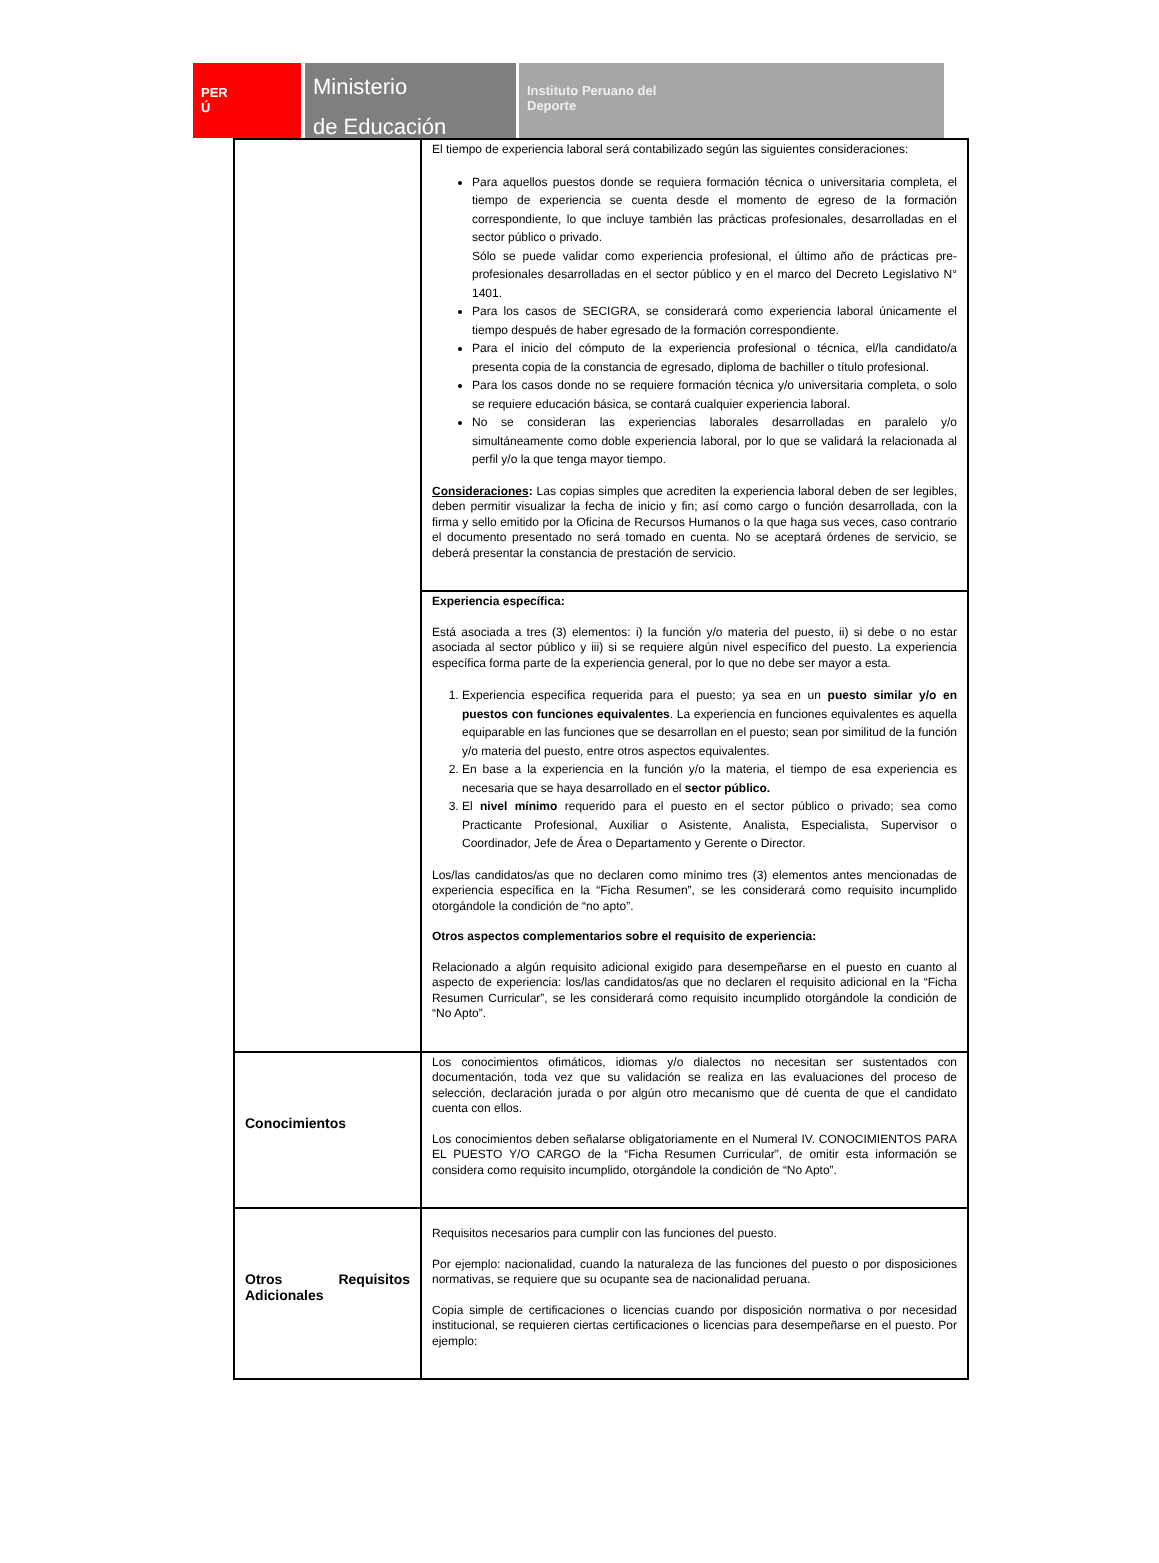PER
Ú
Ministerio
de Educación
Instituto Peruano del
Deporte
| | El tiempo de experiencia laboral será contabilizado según las siguientes consideraciones: Para aquellos puestos donde se requiera formación técnica o universitaria completa, el tiempo de experiencia se cuenta desde el momento de egreso de la formación correspondiente, lo que incluye también las prácticas profesionales, desarrolladas en el sector público o privado. Sólo se puede validar como experiencia profesional, el último año de prácticas pre-profesionales desarrolladas en el sector público y en el marco del Decreto Legislativo N° 1401. Para los casos de SECIGRA, se considerará como experiencia laboral únicamente el tiempo después de haber egresado de la formación correspondiente. Para el inicio del cómputo de la experiencia profesional o técnica, el/la candidato/a presenta copia de la constancia de egresado, diploma de bachiller o título profesional. Para los casos donde no se requiere formación técnica y/o universitaria completa, o solo se requiere educación básica, se contará cualquier experiencia laboral. No se consideran las experiencias laborales desarrolladas en paralelo y/o simultáneamente como doble experiencia laboral, por lo que se validará la relacionada al perfil y/o la que tenga mayor tiempo. Consideraciones : Las copias simples que acrediten la experiencia laboral deben de ser legibles, deben permitir visualizar la fecha de inicio y fin; así como cargo o función desarrollada, con la firma y sello emitido por la Oficina de Recursos Humanos o la que haga sus veces, caso contrario el documento presentado no será tomado en cuenta. No se aceptará órdenes de servicio, se deberá presentar la constancia de prestación de servicio. |
| | Experiencia específica: Está asociada a tres (3) elementos: i) la función y/o materia del puesto, ii) si debe o no estar asociada al sector público y iii) si se requiere algún nivel específico del puesto. La experiencia específica forma parte de la experiencia general, por lo que no debe ser mayor a esta. 1. Experiencia específica requerida para el puesto; ya sea en un puesto similar y/o en puestos con funciones equivalentes . La experiencia en funciones equivalentes es aquella equiparable en las funciones que se desarrollan en el puesto; sean por similitud de la función y/o materia del puesto, entre otros aspectos equivalentes. 2. En base a la experiencia en la función y/o la materia, el tiempo de esa experiencia es necesaria que se haya desarrollado en el sector público. 3. El nivel mínimo requerido para el puesto en el sector público o privado; sea como Practicante Profesional, Auxiliar o Asistente, Analista, Especialista, Supervisor o Coordinador, Jefe de Área o Departamento y Gerente o Director. Los/las candidatos/as que no declaren como mínimo tres (3) elementos antes mencionadas de experiencia específica en la “Ficha Resumen”, se les considerará como requisito incumplido otorgándole la condición de “no apto”. Otros aspectos complementarios sobre el requisito de experiencia: Relacionado a algún requisito adicional exigido para desempeñarse en el puesto en cuanto al aspecto de experiencia: los/las candidatos/as que no declaren el requisito adicional en la “Ficha Resumen Curricular”, se les considerará como requisito incumplido otorgándole la condición de “No Apto”. |
| Conocimientos | Los conocimientos ofimáticos, idiomas y/o dialectos no necesitan ser sustentados con documentación, toda vez que su validación se realiza en las evaluaciones del proceso de selección, declaración jurada o por algún otro mecanismo que dé cuenta de que el candidato cuenta con ellos. Los conocimientos deben señalarse obligatoriamente en el Numeral IV. CONOCIMIENTOS PARA EL PUESTO Y/O CARGO de la “Ficha Resumen Curricular”, de omitir esta información se considera como requisito incumplido, otorgándole la condición de “No Apto”. |
| Otros Requisitos Adicionales | Requisitos necesarios para cumplir con las funciones del puesto. Por ejemplo: nacionalidad, cuando la naturaleza de las funciones del puesto o por disposiciones normativas, se requiere que su ocupante sea de nacionalidad peruana. Copia simple de certificaciones o licencias cuando por disposición normativa o por necesidad institucional, se requieren ciertas certificaciones o licencias para desempeñarse en el puesto. Por ejemplo: |